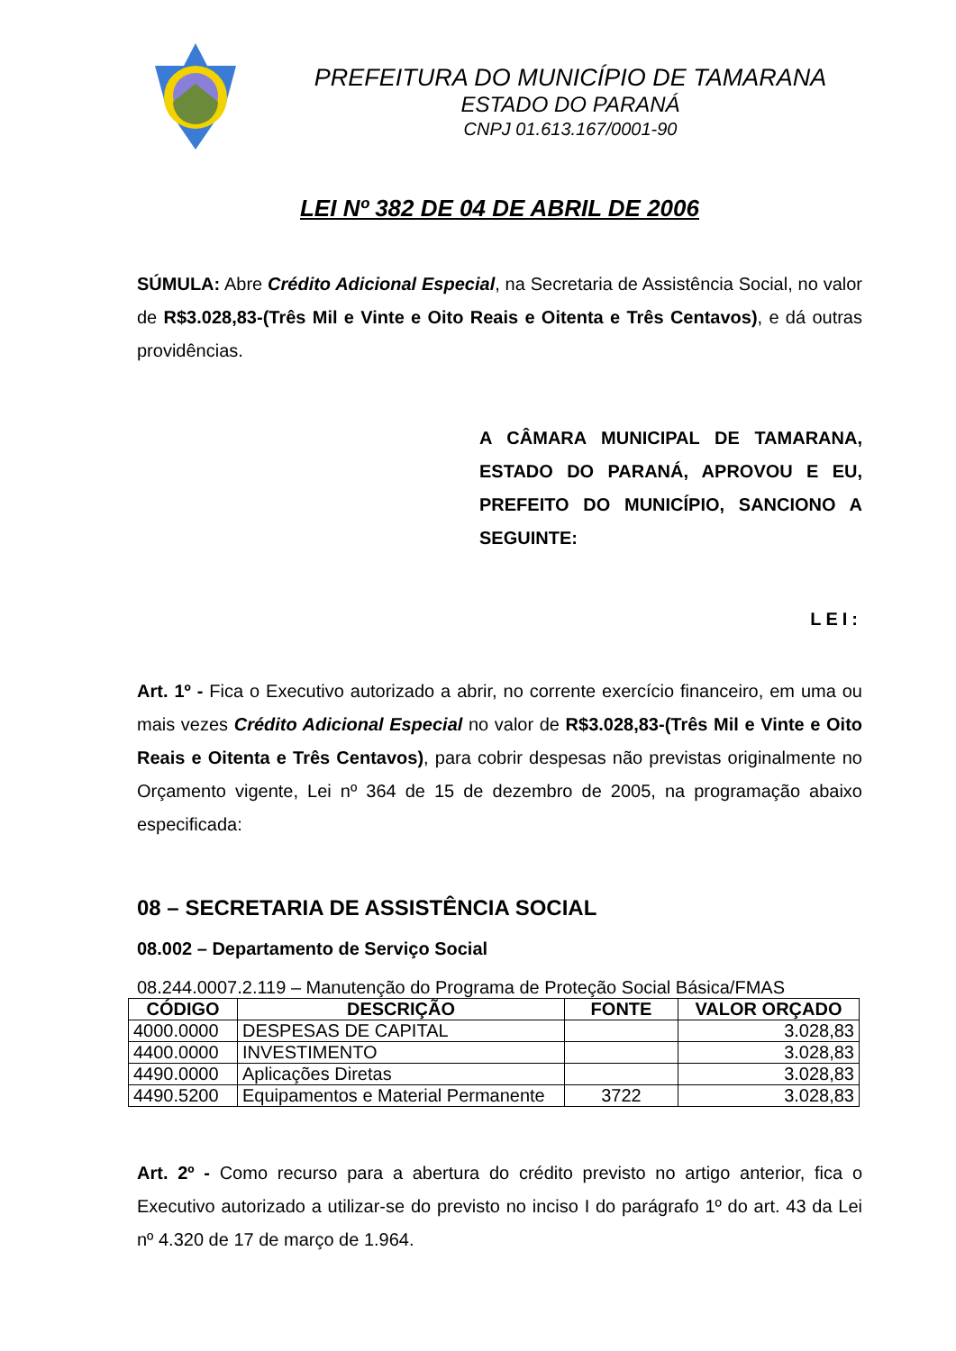PREFEITURA DO MUNICÍPIO DE TAMARANA
ESTADO DO PARANÁ
CNPJ 01.613.167/0001-90
LEI Nº 382 DE 04 DE ABRIL DE 2006
SÚMULA: Abre Crédito Adicional Especial, na Secretaria de Assistência Social, no valor de R$3.028,83-(Três Mil e Vinte e Oito Reais e Oitenta e Três Centavos), e dá outras providências.
A CÂMARA MUNICIPAL DE TAMARANA, ESTADO DO PARANÁ, APROVOU E EU, PREFEITO DO MUNICÍPIO, SANCIONO A SEGUINTE:
LEI:
Art. 1º - Fica o Executivo autorizado a abrir, no corrente exercício financeiro, em uma ou mais vezes Crédito Adicional Especial no valor de R$3.028,83-(Três Mil e Vinte e Oito Reais e Oitenta e Três Centavos), para cobrir despesas não previstas originalmente no Orçamento vigente, Lei nº 364 de 15 de dezembro de 2005, na programação abaixo especificada:
08 – SECRETARIA DE ASSISTÊNCIA SOCIAL
08.002 – Departamento de Serviço Social
08.244.0007.2.119 – Manutenção do Programa de Proteção Social Básica/FMAS
| CÓDIGO | DESCRIÇÃO | FONTE | VALOR ORÇADO |
| --- | --- | --- | --- |
| 4000.0000 | DESPESAS DE CAPITAL | | 3.028,83 |
| 4400.0000 | INVESTIMENTO | | 3.028,83 |
| 4490.0000 | Aplicações Diretas | | 3.028,83 |
| 4490.5200 | Equipamentos e Material Permanente | 3722 | 3.028,83 |
Art. 2º - Como recurso para a abertura do crédito previsto no artigo anterior, fica o Executivo autorizado a utilizar-se do previsto no inciso I do parágrafo 1º do art. 43 da Lei nº 4.320 de 17 de março de 1.964.